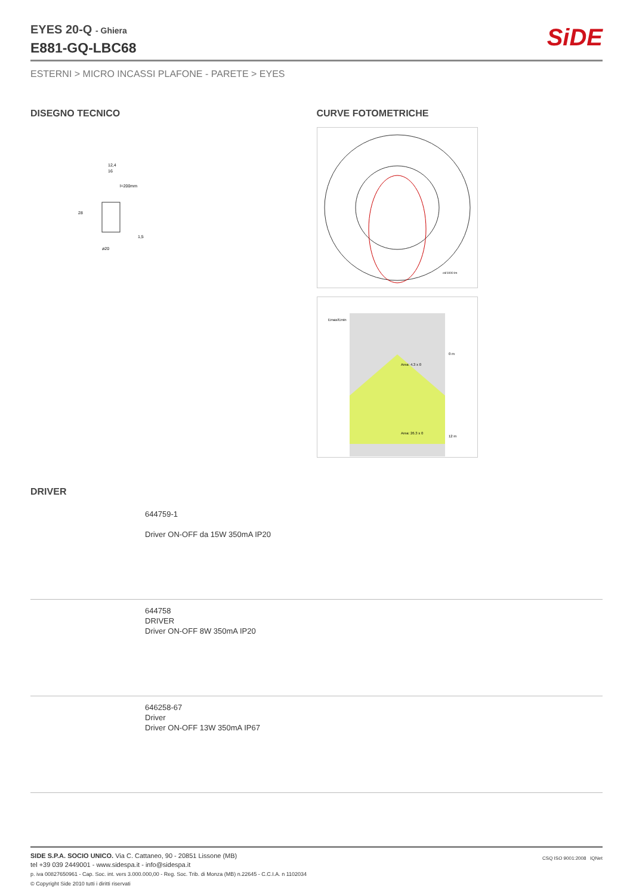SiDE
EYES 20-Q - Ghiera
E881-GQ-LBC68
ESTERNI > MICRO INCASSI PLAFONE - PARETE > EYES
DISEGNO TECNICO
12,4
16
l=200mm
ø20
28
1,5
CURVE FOTOMETRICHE
cd/1000 lm
Emax/Emin
Area: 4.3 x 0
Area: 26.3 x 0
0 m
12 m
DRIVER
644759-1
Driver ON-OFF da 15W 350mA IP20
644758
DRIVER
Driver ON-OFF 8W 350mA IP20
646258-67
Driver
Driver ON-OFF 13W 350mA IP67
SIDE S.P.A. SOCIO UNICO. Via C. Cattaneo, 90 - 20851 Lissone (MB)
tel +39 039 2449001 - www.sidespa.it - info@sidespa.it
p. iva 00827650961 - Cap. Soc. int. vers 3.000.000,00 - Reg. Soc. Trib. di Monza (MB) n.22645 - C.C.I.A. n 1102034
© Copyright Side 2010 tutti i diritti riservati
CSQ ISO 9001:2008 IQNet